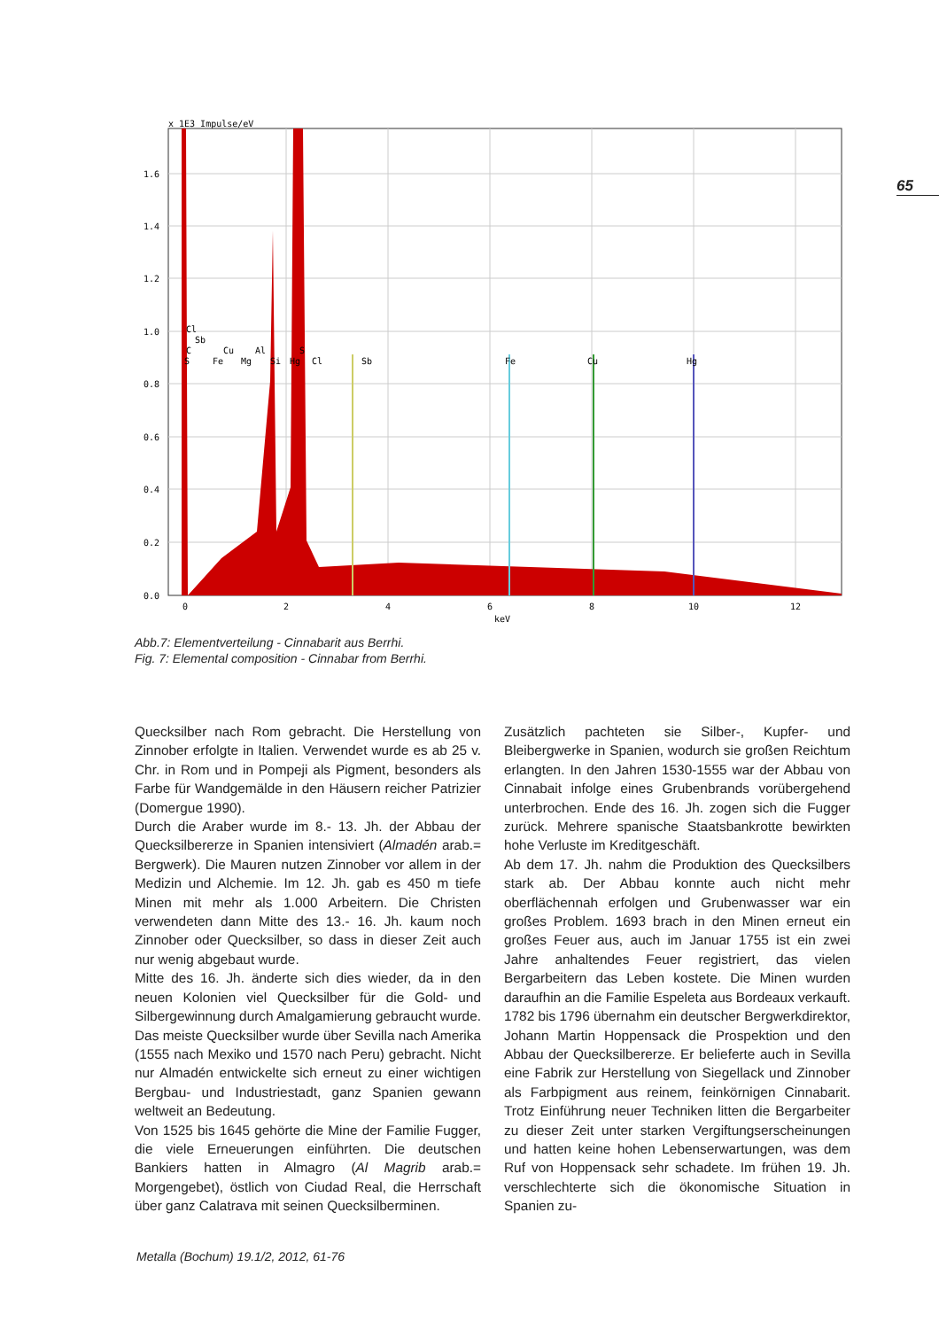65
x 1E3 Impulse/eV
1.6
1.4
1.2
1.0
0.8
0.6
0.4
0.2
0.0
0
2
4
6
8
10
12
keV
Cl
Sb
C
Cu
Al
S
S
Fe
Mg
Si
Hg
Cl
Sb
Fe
Cu
Hg
Abb.7: Elementverteilung - Cinnabarit aus Berrhi.
Fig. 7: Elemental composition - Cinnabar from Berrhi.
Quecksilber nach Rom gebracht. Die Herstellung von Zinnober erfolgte in Italien. Verwendet wurde es ab 25 v. Chr. in Rom und in Pompeji als Pigment, besonders als Farbe für Wandgemälde in den Häusern reicher Patrizier (Domergue 1990).
Durch die Araber wurde im 8.- 13. Jh. der Abbau der Quecksilbererze in Spanien intensiviert (Almadén arab.= Bergwerk). Die Mauren nutzen Zinnober vor allem in der Medizin und Alchemie. Im 12. Jh. gab es 450 m tiefe Minen mit mehr als 1.000 Arbeitern. Die Christen verwendeten dann Mitte des 13.- 16. Jh. kaum noch Zinnober oder Quecksilber, so dass in dieser Zeit auch nur wenig abgebaut wurde.
Mitte des 16. Jh. änderte sich dies wieder, da in den neuen Kolonien viel Quecksilber für die Gold- und Silbergewinnung durch Amalgamierung gebraucht wurde. Das meiste Quecksilber wurde über Sevilla nach Amerika (1555 nach Mexiko und 1570 nach Peru) gebracht. Nicht nur Almadén entwickelte sich erneut zu einer wichtigen Bergbau- und Industriestadt, ganz Spanien gewann weltweit an Bedeutung.
Von 1525 bis 1645 gehörte die Mine der Familie Fugger, die viele Erneuerungen einführten. Die deutschen Bankiers hatten in Almagro (Al Magrib arab.= Morgengebet), östlich von Ciudad Real, die Herrschaft über ganz Calatrava mit seinen Quecksilberminen.
Zusätzlich pachteten sie Silber-, Kupfer- und Bleibergwerke in Spanien, wodurch sie großen Reichtum erlangten. In den Jahren 1530-1555 war der Abbau von Cinnabait infolge eines Grubenbrands vorübergehend unterbrochen. Ende des 16. Jh. zogen sich die Fugger zurück. Mehrere spanische Staatsbankrotte bewirkten hohe Verluste im Kreditgeschäft.
Ab dem 17. Jh. nahm die Produktion des Quecksilbers stark ab. Der Abbau konnte auch nicht mehr oberflächennah erfolgen und Grubenwasser war ein großes Problem. 1693 brach in den Minen erneut ein großes Feuer aus, auch im Januar 1755 ist ein zwei Jahre anhaltendes Feuer registriert, das vielen Bergarbeitern das Leben kostete. Die Minen wurden daraufhin an die Familie Espeleta aus Bordeaux verkauft.
1782 bis 1796 übernahm ein deutscher Bergwerkdirektor, Johann Martin Hoppensack die Prospektion und den Abbau der Quecksilbererze. Er belieferte auch in Sevilla eine Fabrik zur Herstellung von Siegellack und Zinnober als Farbpigment aus reinem, feinkörnigen Cinnabarit. Trotz Einführung neuer Techniken litten die Bergarbeiter zu dieser Zeit unter starken Vergiftungserscheinungen und hatten keine hohen Lebenserwartungen, was dem Ruf von Hoppensack sehr schadete. Im frühen 19. Jh. verschlechterte sich die ökonomische Situation in Spanien zu-
Metalla (Bochum) 19.1/2, 2012, 61-76